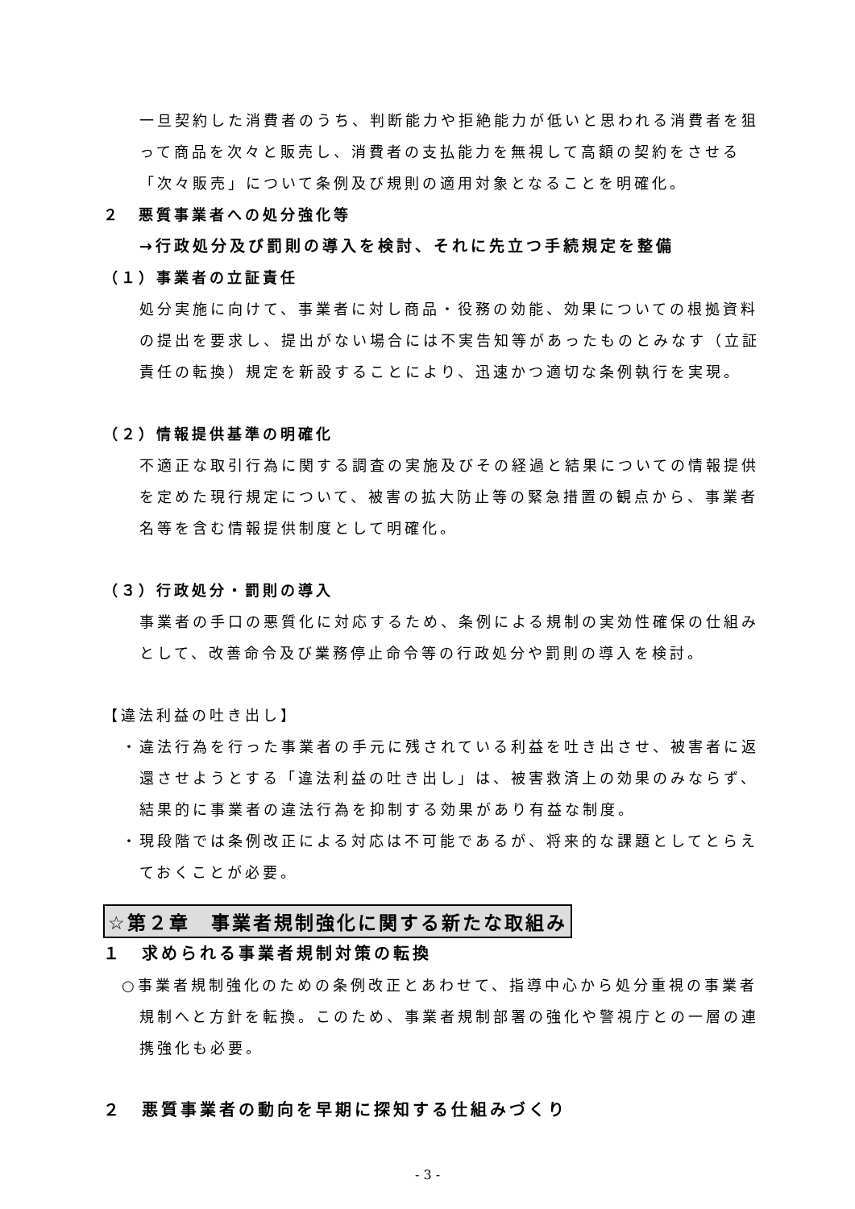一旦契約した消費者のうち、判断能力や拒絶能力が低いと思われる消費者を狙って商品を次々と販売し、消費者の支払能力を無視して高額の契約をさせる「次々販売」について条例及び規則の適用対象となることを明確化。
２　悪質事業者への処分強化等
→行政処分及び罰則の導入を検討、それに先立つ手続規定を整備
（１）事業者の立証責任
処分実施に向けて、事業者に対し商品・役務の効能、効果についての根拠資料の提出を要求し、提出がない場合には不実告知等があったものとみなす（立証責任の転換）規定を新設することにより、迅速かつ適切な条例執行を実現。
（２）情報提供基準の明確化
不適正な取引行為に関する調査の実施及びその経過と結果についての情報提供を定めた現行規定について、被害の拡大防止等の緊急措置の観点から、事業者名等を含む情報提供制度として明確化。
（３）行政処分・罰則の導入
事業者の手口の悪質化に対応するため、条例による規制の実効性確保の仕組みとして、改善命令及び業務停止命令等の行政処分や罰則の導入を検討。
【違法利益の吐き出し】
・違法行為を行った事業者の手元に残されている利益を吐き出させ、被害者に返還させようとする「違法利益の吐き出し」は、被害救済上の効果のみならず、結果的に事業者の違法行為を抑制する効果があり有益な制度。
・現段階では条例改正による対応は不可能であるが、将来的な課題としてとらえておくことが必要。
☆第２章　事業者規制強化に関する新たな取組み
１　求められる事業者規制対策の転換
○事業者規制強化のための条例改正とあわせて、指導中心から処分重視の事業者規制へと方針を転換。このため、事業者規制部署の強化や警視庁との一層の連携強化も必要。
２　悪質事業者の動向を早期に探知する仕組みづくり
- 3 -